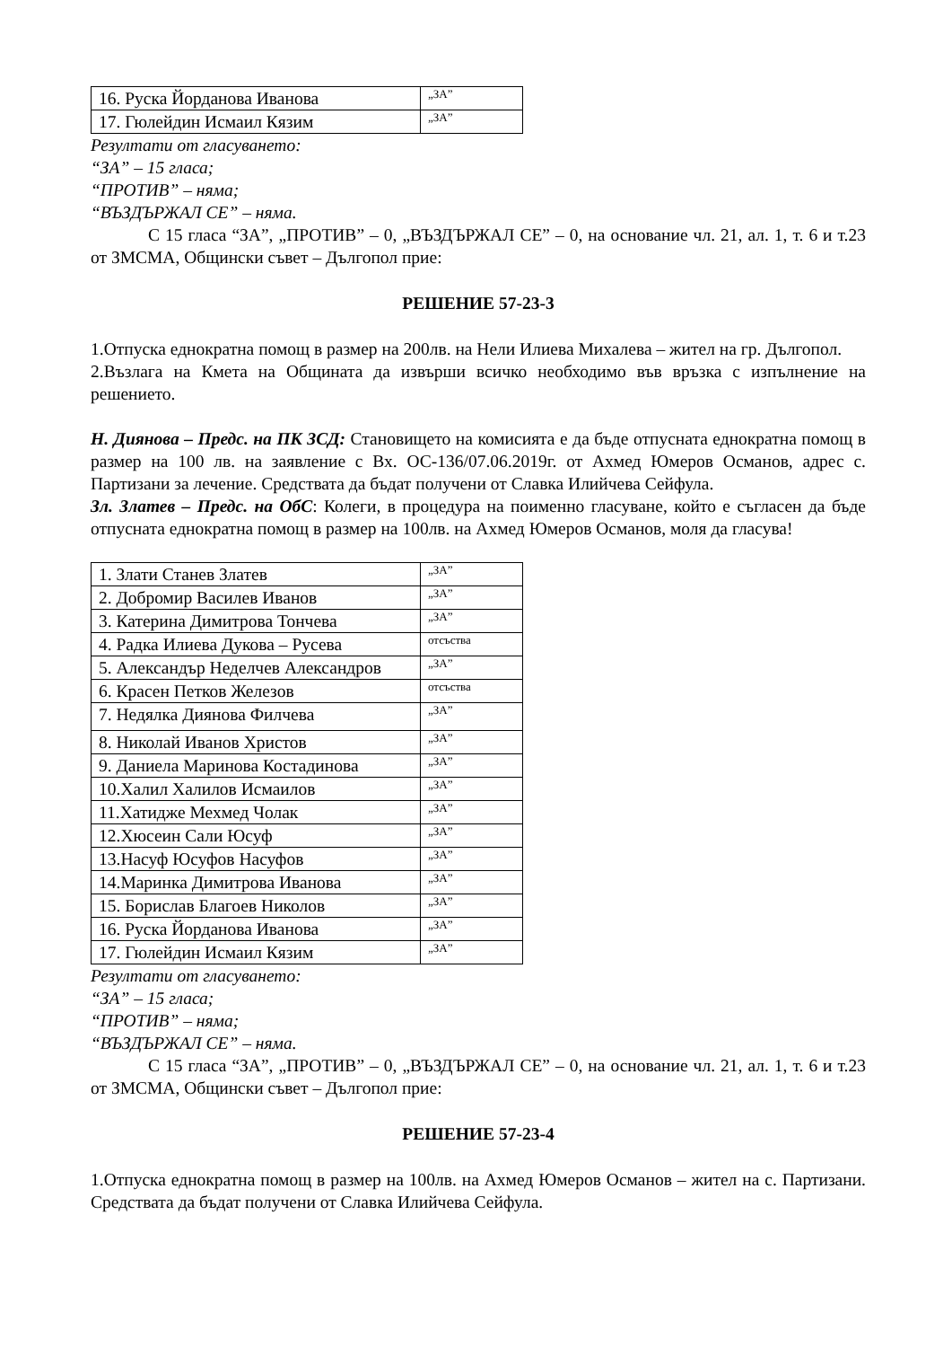| 16. Руска Йорданова Иванова | „ЗА” |
| 17. Гюлейдин Исмаил Кязим | „ЗА” |
Резултати от гласуването:
“ЗА” – 15 гласа;
“ПРОТИВ” – няма;
“ВЪЗДЪРЖАЛ СЕ” – няма.
С 15 гласа “ЗА”, „ПРОТИВ” – 0, „ВЪЗДЪРЖАЛ СЕ” – 0, на основание чл. 21, ал. 1, т. 6 и т.23 от ЗМСМА, Общински съвет – Дългопол прие:
РЕШЕНИЕ 57-23-3
1.Отпуска еднократна помощ в размер на 200лв. на Нели Илиева Михалева – жител на гр. Дългопол.
2.Възлага на Кмета на Общината да извърши всичко необходимо във връзка с изпълнение на решението.
Н. Диянова – Предс. на ПК ЗСД: Становището на комисията е да бъде отпусната еднократна помощ в размер на 100 лв. на заявление с Вх. ОС-136/07.06.2019г. от Ахмед Юмеров Османов, адрес с. Партизани за лечение. Средствата да бъдат получени от Славка Илийчева Сейфула.
Зл. Златев – Предс. на ОбС: Колеги, в процедура на поименно гласуване, който е съгласен да бъде отпусната еднократна помощ в размер на 100лв. на Ахмед Юмеров Османов, моля да гласува!
| 1. Злати Станев Златев | „ЗА” |
| 2. Добромир Василев Иванов | „ЗА” |
| 3. Катерина Димитрова Тончева | „ЗА” |
| 4. Радка Илиева Дукова – Русева | отсъства |
| 5. Александър Неделчев Александров | „ЗА” |
| 6. Красен Петков Железов | отсъства |
| 7. Недялка Диянова Филчева | „ЗА” |
| 8. Николай Иванов Христов | „ЗА” |
| 9. Даниела Маринова Костадинова | „ЗА” |
| 10.Халил Халилов Исмаилов | „ЗА” |
| 11.Хатидже Мехмед Чолак | „ЗА” |
| 12.Хюсеин Сали Юсуф | „ЗА” |
| 13.Насуф Юсуфов Насуфов | „ЗА” |
| 14.Маринка Димитрова Иванова | „ЗА” |
| 15. Борислав Благоев Николов | „ЗА” |
| 16. Руска Йорданова Иванова | „ЗА” |
| 17. Гюлейдин Исмаил Кязим | „ЗА” |
Резултати от гласуването:
“ЗА” – 15 гласа;
“ПРОТИВ” – няма;
“ВЪЗДЪРЖАЛ СЕ” – няма.
С 15 гласа “ЗА”, „ПРОТИВ” – 0, „ВЪЗДЪРЖАЛ СЕ” – 0, на основание чл. 21, ал. 1, т. 6 и т.23 от ЗМСМА, Общински съвет – Дългопол прие:
РЕШЕНИЕ 57-23-4
1.Отпуска еднократна помощ в размер на 100лв. на Ахмед Юмеров Османов – жител на с. Партизани. Средствата да бъдат получени от Славка Илийчева Сейфула.